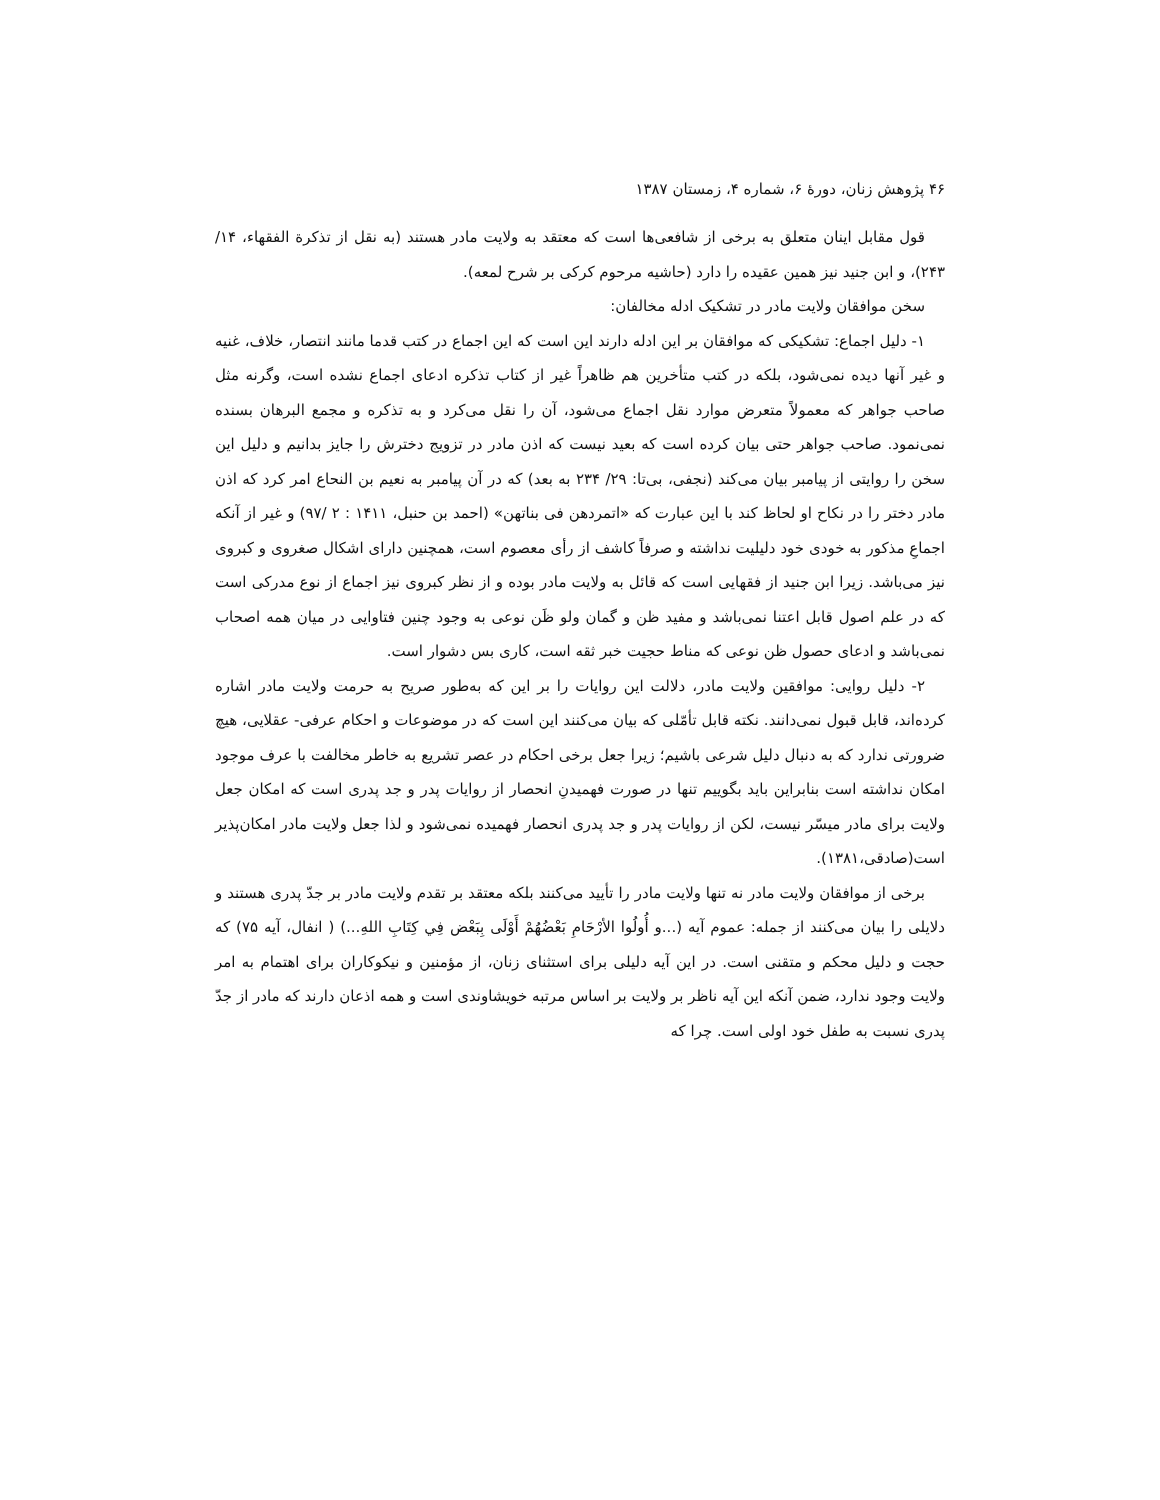۴۶ پژوهش زنان، دورهٔ ۶، شماره ۴، زمستان ۱۳۸۷
قول مقابل اینان متعلق به برخی از شافعی‌ها است که معتقد به ولایت مادر هستند (به نقل از تذکرة الفقهاء، ۱۴/ ۲۴۳)، و ابن جنید نیز همین عقیده را دارد (حاشیه مرحوم کرکی بر شرح لمعه).
سخن موافقان ولایت مادر در تشکیک ادله مخالفان:
۱- دلیل اجماع: تشکیکی که موافقان بر این ادله دارند این است که این اجماع در کتب قدما مانند انتصار، خلاف، غنیه و غیر آنها دیده نمی‌شود، بلکه در کتب متأخرین هم ظاهراً غیر از کتاب تذکره ادعای اجماع نشده است، وگرنه مثل صاحب جواهر که معمولاً متعرض موارد نقل اجماع می‌شود، آن را نقل می‌کرد و به تذکره و مجمع البرهان بسنده نمی‌نمود. صاحب جواهر حتی بیان کرده است که بعید نیست که اذن مادر در تزویج دخترش را جایز بدانیم و دلیل این سخن را روایتی از پیامبر بیان می‌کند (نجفی، بی‌تا: ۲۹/ ۲۳۴ به بعد) که در آن پیامبر به نعیم بن النحاع امر کرد که اذن مادر دختر را در نکاح او لحاظ کند با این عبارت که «اتمردهن فی بناتهن» (احمد بن حنبل، ۱۴۱۱ : ۲ /۹۷) و غیر از آنکه اجماعِ مذکور به خودی خود دلیلیت نداشته و صرفاً کاشف از رأی معصوم است، همچنین دارای اشکال صغروی و کبروی نیز می‌باشد. زیرا ابن جنید از فقهایی است که قائل به ولایت مادر بوده و از نظر کبروی نیز اجماع از نوع مدرکی است که در علم اصول قابل اعتنا نمی‌باشد و مفید ظن و گمان ولو ظَن نوعی به وجود چنین فتاوایی در میان همه اصحاب نمی‌باشد و ادعای حصول ظن نوعی که مناط حجیت خبر ثقه است، کاری بس دشوار است.
۲- دلیل روایی: موافقین ولایت مادر، دلالت این روایات را بر این که به‌طور صریح به حرمت ولایت مادر اشاره کرده‌اند، قابل قبول نمی‌دانند. نکته قابل تأمّلی که بیان می‌کنند این است که در موضوعات و احکام عرفی- عقلایی، هیچ ضرورتی ندارد که به دنبال دلیل شرعی باشیم؛ زیرا جعل برخی احکام در عصر تشریع به خاطر مخالفت با عرف موجود امکان نداشته است بنابراین باید بگوییم تنها در صورت فهمیدنِ انحصار از روایات پدر و جد پدری است که امکان جعل ولایت برای مادر میسّر نیست، لکن از روایات پدر و جد پدری انحصار فهمیده نمی‌شود و لذا جعل ولایت مادر امکان‌پذیر است(صادقی،۱۳۸۱).
برخی از موافقان ولایت مادر نه تنها ولایت مادر را تأیید می‌کنند بلکه معتقد بر تقدم ولایت مادر بر جدّ پدری هستند و دلایلی را بیان می‌کنند از جمله: عموم آیه (...و أُولُوا الأرْحَامِ بَعْضُهُمْ أَوْلَى بِبَعْض فِي كِتَابِ اللهِ...) ( انفال، آیه ۷۵) که حجت و دلیل محکم و متقنی است. در این آیه دلیلی برای استثنای زنان، از مؤمنین و نیکوکاران برای اهتمام به امر ولایت وجود ندارد، ضمن آنکه این آیه ناظر بر ولایت بر اساس مرتبه خویشاوندی است و همه اذعان دارند که مادر از جدّ پدری نسبت به طفل خود اولی است. چرا که